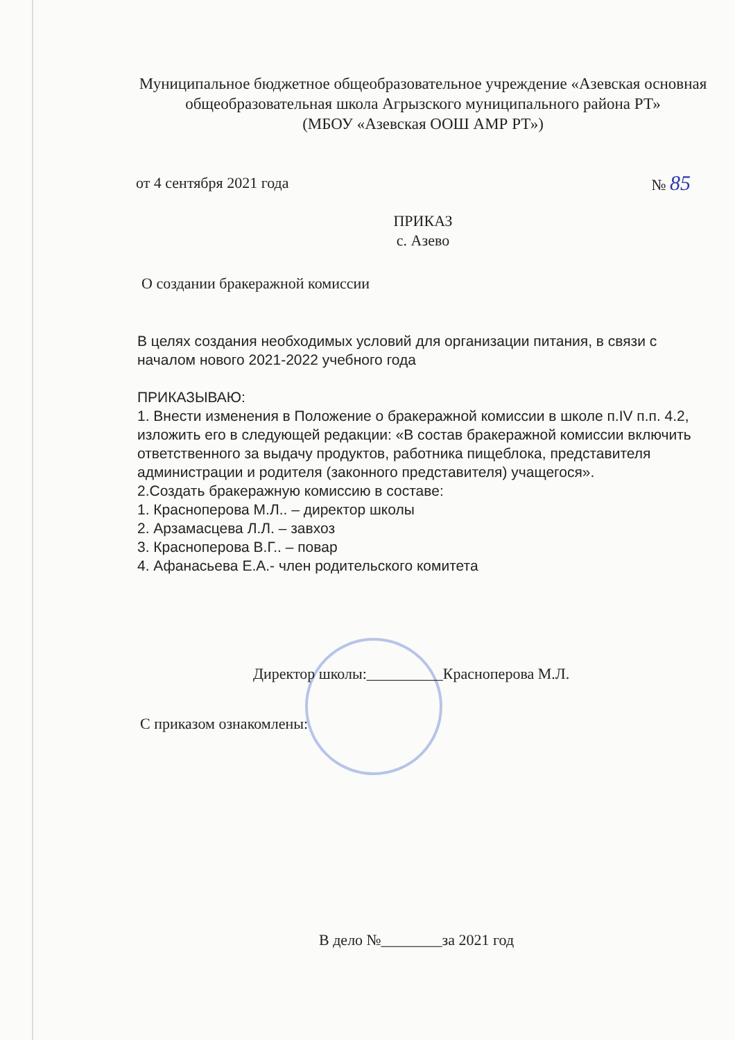Муниципальное бюджетное общеобразовательное учреждение «Азевская основная общеобразовательная школа Агрызского муниципального района РТ»
(МБОУ «Азевская ООШ АМР РТ»)
от 4 сентября 2021 года № 85
ПРИКАЗ
с. Азево
О создании бракеражной комиссии
В целях создания необходимых условий для организации питания, в связи с началом нового 2021-2022 учебного года
ПРИКАЗЫВАЮ:
1. Внести изменения в Положение о бракеражной комиссии в школе п.IV п.п. 4.2, изложить его в следующей редакции: «В состав бракеражной комиссии включить ответственного за выдачу продуктов, работника пищеблока, представителя администрации и родителя (законного представителя) учащегося».
2.Создать бракеражную комиссию в составе:
1. Красноперова М.Л.. – директор школы
2. Арзамасцева Л.Л. – завхоз
3. Красноперова В.Г.. – повар
4. Афанасьева Е.А.- член родительского комитета
Директор школы:__________Красноперова М.Л.
С приказом ознакомлены:
В дело №________за 2021 год